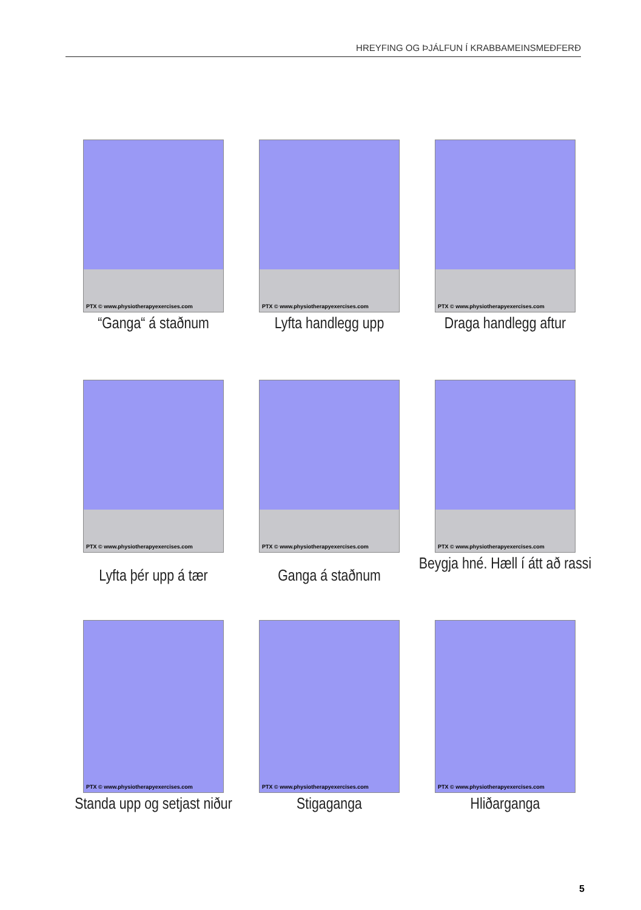HREYFING OG ÞJÁLFUN Í KRABBAMEINSMEÐFERÐ
PTX © www.physiotherapyexercises.com
“Ganga“ á staðnum
PTX © www.physiotherapyexercises.com
Lyfta handlegg upp
PTX © www.physiotherapyexercises.com
Draga handlegg aftur
PTX © www.physiotherapyexercises.com
Lyfta þér upp á tær
PTX © www.physiotherapyexercises.com
Ganga á staðnum
PTX © www.physiotherapyexercises.com
Beygja hné. Hæll í átt að rassi
PTX © www.physiotherapyexercises.com
Standa upp og setjast niður
PTX © www.physiotherapyexercises.com
Stigaganga
PTX © www.physiotherapyexercises.com
Hliðarganga
5